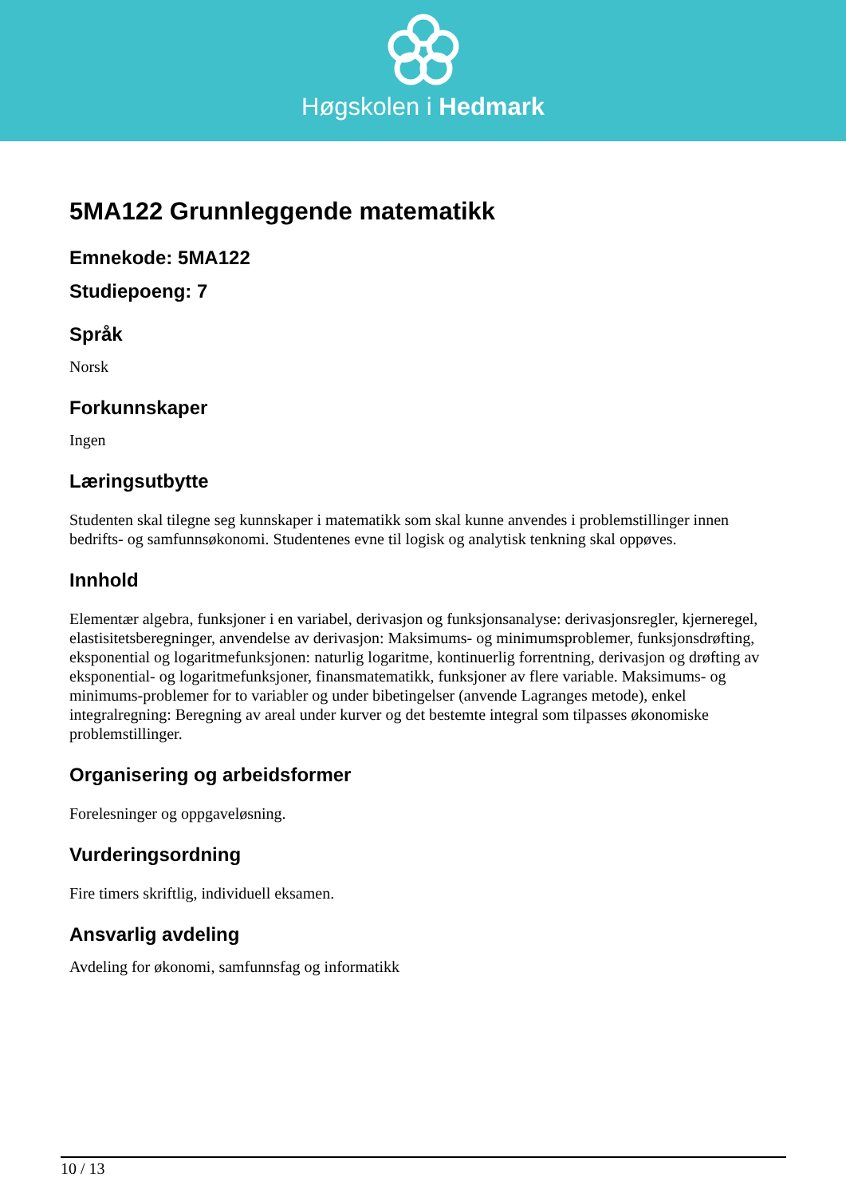Høgskolen i Hedmark
5MA122 Grunnleggende matematikk
Emnekode: 5MA122
Studiepoeng: 7
Språk
Norsk
Forkunnskaper
Ingen
Læringsutbytte
Studenten skal tilegne seg kunnskaper i matematikk som skal kunne anvendes i problemstillinger innen bedrifts- og samfunnsøkonomi. Studentenes evne til logisk og analytisk tenkning skal oppøves.
Innhold
Elementær algebra, funksjoner i en variabel, derivasjon og funksjonsanalyse: derivasjonsregler, kjerneregel, elastisitetsberegninger, anvendelse av derivasjon: Maksimums- og minimumsproblemer, funksjonsdrøfting, eksponential og logaritmefunksjonen: naturlig logaritme, kontinuerlig forrentning, derivasjon og drøfting av eksponential- og logaritmefunksjoner, finansmatematikk, funksjoner av flere variable. Maksimums- og minimums-problemer for to variabler og under bibetingelser (anvende Lagranges metode), enkel integralregning: Beregning av areal under kurver og det bestemte integral som tilpasses økonomiske problemstillinger.
Organisering og arbeidsformer
Forelesninger og oppgaveløsning.
Vurderingsordning
Fire timers skriftlig, individuell eksamen.
Ansvarlig avdeling
Avdeling for økonomi, samfunnsfag og informatikk
10 / 13